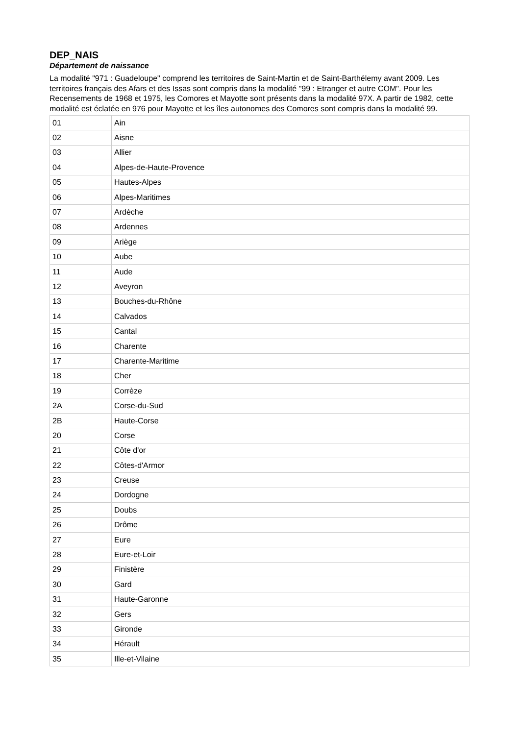DEP_NAIS
Département de naissance
La modalité "971 : Guadeloupe" comprend les territoires de Saint-Martin et de Saint-Barthélemy avant 2009. Les territoires français des Afars et des Issas sont compris dans la modalité "99 : Etranger et autre COM". Pour les Recensements de 1968 et 1975, les Comores et Mayotte sont présents dans la modalité 97X. A partir de 1982, cette modalité est éclatée en 976 pour Mayotte et les îles autonomes des Comores sont compris dans la modalité 99.
| 01 | Ain |
| 02 | Aisne |
| 03 | Allier |
| 04 | Alpes-de-Haute-Provence |
| 05 | Hautes-Alpes |
| 06 | Alpes-Maritimes |
| 07 | Ardèche |
| 08 | Ardennes |
| 09 | Ariège |
| 10 | Aube |
| 11 | Aude |
| 12 | Aveyron |
| 13 | Bouches-du-Rhône |
| 14 | Calvados |
| 15 | Cantal |
| 16 | Charente |
| 17 | Charente-Maritime |
| 18 | Cher |
| 19 | Corrèze |
| 2A | Corse-du-Sud |
| 2B | Haute-Corse |
| 20 | Corse |
| 21 | Côte d'or |
| 22 | Côtes-d'Armor |
| 23 | Creuse |
| 24 | Dordogne |
| 25 | Doubs |
| 26 | Drôme |
| 27 | Eure |
| 28 | Eure-et-Loir |
| 29 | Finistère |
| 30 | Gard |
| 31 | Haute-Garonne |
| 32 | Gers |
| 33 | Gironde |
| 34 | Hérault |
| 35 | Ille-et-Vilaine |